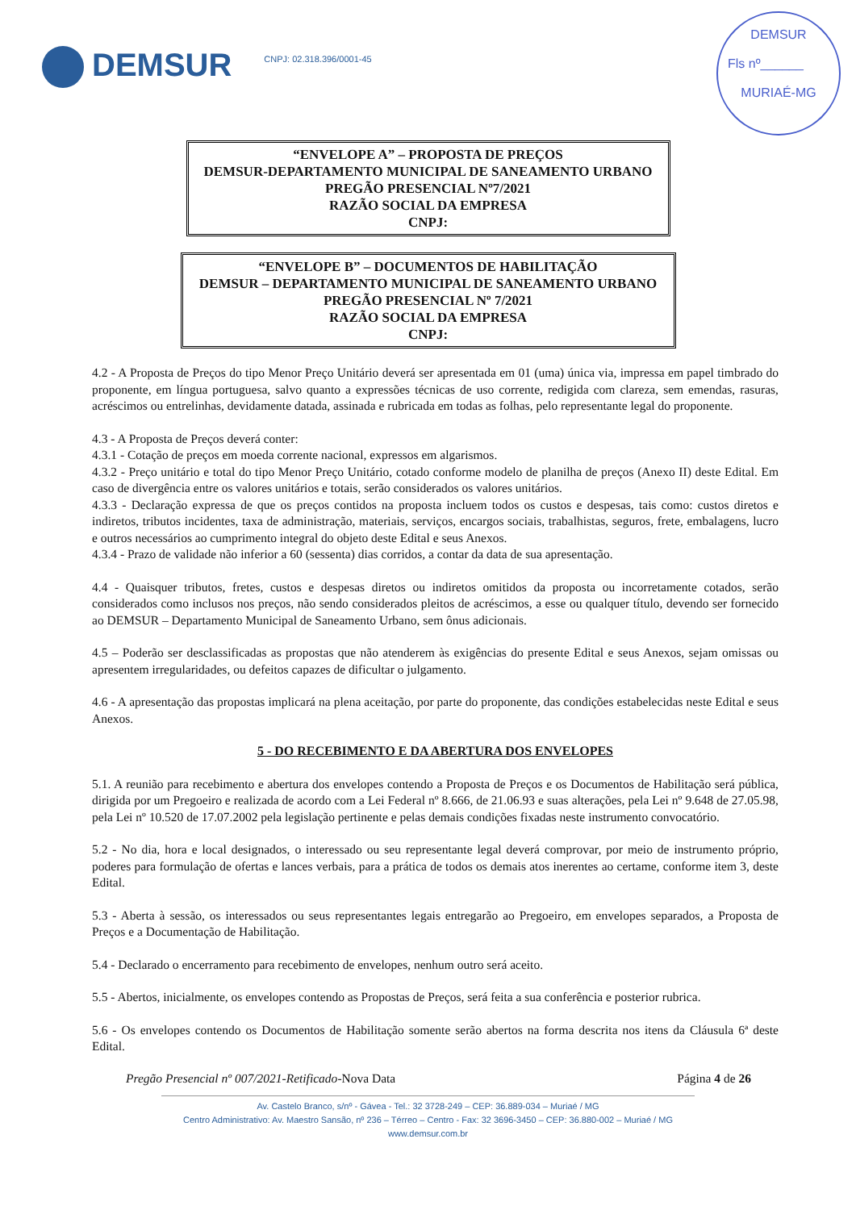DEMSUR
CNPJ: 02.318.396/0001-45
DEMSUR
Fls nº______
MURIAÉ-MG
“ENVELOPE A” – PROPOSTA DE PREÇOS
DEMSUR-DEPARTAMENTO MUNICIPAL DE SANEAMENTO URBANO
PREGÃO PRESENCIAL Nº7/2021
RAZÃO SOCIAL DA EMPRESA
CNPJ:
“ENVELOPE B” – DOCUMENTOS DE HABILITAÇÃO
DEMSUR – DEPARTAMENTO MUNICIPAL DE SANEAMENTO URBANO
PREGÃO PRESENCIAL Nº 7/2021
RAZÃO SOCIAL DA EMPRESA
CNPJ:
4.2 - A Proposta de Preços do tipo Menor Preço Unitário deverá ser apresentada em 01 (uma) única via, impressa em papel timbrado do proponente, em língua portuguesa, salvo quanto a expressões técnicas de uso corrente, redigida com clareza, sem emendas, rasuras, acréscimos ou entrelinhas, devidamente datada, assinada e rubricada em todas as folhas, pelo representante legal do proponente.
4.3 - A Proposta de Preços deverá conter:
4.3.1 - Cotação de preços em moeda corrente nacional, expressos em algarismos.
4.3.2 - Preço unitário e total do tipo Menor Preço Unitário, cotado conforme modelo de planilha de preços (Anexo II) deste Edital. Em caso de divergência entre os valores unitários e totais, serão considerados os valores unitários.
4.3.3 - Declaração expressa de que os preços contidos na proposta incluem todos os custos e despesas, tais como: custos diretos e indiretos, tributos incidentes, taxa de administração, materiais, serviços, encargos sociais, trabalhistas, seguros, frete, embalagens, lucro e outros necessários ao cumprimento integral do objeto deste Edital e seus Anexos.
4.3.4 - Prazo de validade não inferior a 60 (sessenta) dias corridos, a contar da data de sua apresentação.
4.4 - Quaisquer tributos, fretes, custos e despesas diretos ou indiretos omitidos da proposta ou incorretamente cotados, serão considerados como inclusos nos preços, não sendo considerados pleitos de acréscimos, a esse ou qualquer título, devendo ser fornecido ao DEMSUR – Departamento Municipal de Saneamento Urbano, sem ônus adicionais.
4.5 – Poderão ser desclassificadas as propostas que não atenderem às exigências do presente Edital e seus Anexos, sejam omissas ou apresentem irregularidades, ou defeitos capazes de dificultar o julgamento.
4.6 - A apresentação das propostas implicará na plena aceitação, por parte do proponente, das condições estabelecidas neste Edital e seus Anexos.
5 - DO RECEBIMENTO E DA ABERTURA DOS ENVELOPES
5.1. A reunião para recebimento e abertura dos envelopes contendo a Proposta de Preços e os Documentos de Habilitação será pública, dirigida por um Pregoeiro e realizada de acordo com a Lei Federal nº 8.666, de 21.06.93 e suas alterações, pela Lei nº 9.648 de 27.05.98, pela Lei nº 10.520 de 17.07.2002 pela legislação pertinente e pelas demais condições fixadas neste instrumento convocatório.
5.2 - No dia, hora e local designados, o interessado ou seu representante legal deverá comprovar, por meio de instrumento próprio, poderes para formulação de ofertas e lances verbais, para a prática de todos os demais atos inerentes ao certame, conforme item 3, deste Edital.
5.3 - Aberta à sessão, os interessados ou seus representantes legais entregarão ao Pregoeiro, em envelopes separados, a Proposta de Preços e a Documentação de Habilitação.
5.4 - Declarado o encerramento para recebimento de envelopes, nenhum outro será aceito.
5.5 - Abertos, inicialmente, os envelopes contendo as Propostas de Preços, será feita a sua conferência e posterior rubrica.
5.6 - Os envelopes contendo os Documentos de Habilitação somente serão abertos na forma descrita nos itens da Cláusula 6ª deste Edital.
Pregão Presencial nº 007/2021-Retificado-Nova Data Página 4 de 26
Av. Castelo Branco, s/nº - Gávea - Tel.: 32 3728-249 – CEP: 36.889-034 – Muriaé / MG
Centro Administrativo: Av. Maestro Sansão, nº 236 – Térreo – Centro - Fax: 32 3696-3450 – CEP: 36.880-002 – Muriaé / MG
www.demsur.com.br